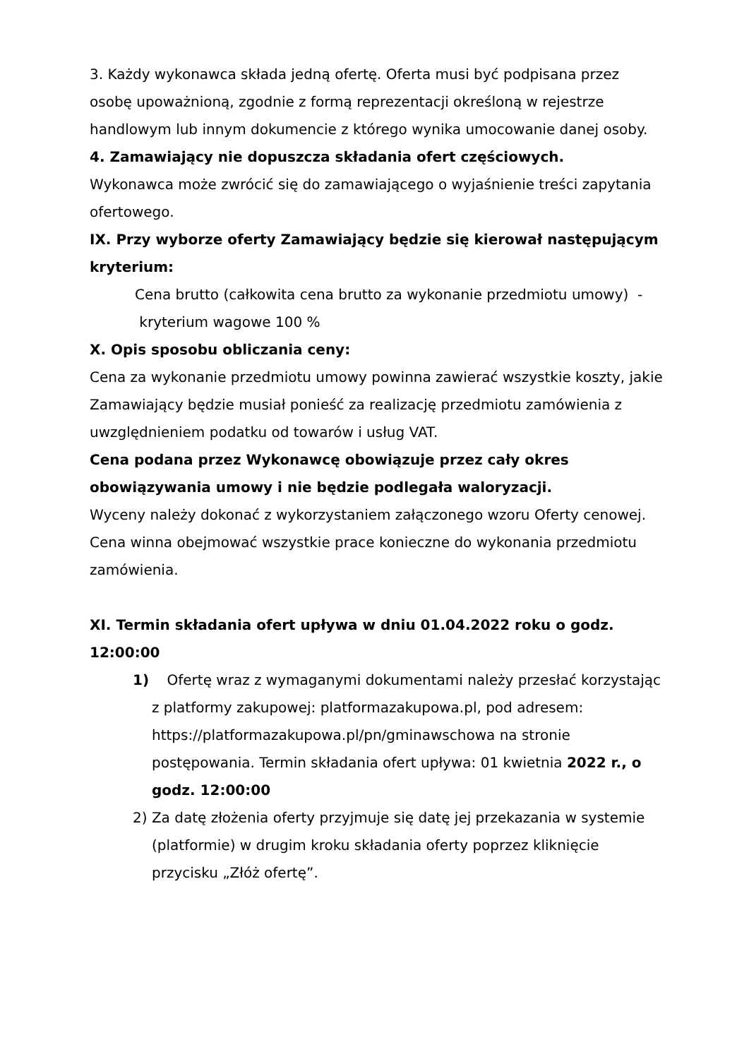3. Każdy wykonawca składa jedną ofertę. Oferta musi być podpisana przez osobę upoważnioną, zgodnie z formą reprezentacji określoną w rejestrze handlowym lub innym dokumencie z którego wynika umocowanie danej osoby.
4. Zamawiający nie dopuszcza składania ofert częściowych.
Wykonawca może zwrócić się do zamawiającego o wyjaśnienie treści zapytania ofertowego.
IX. Przy wyborze oferty Zamawiający będzie się kierował następującym kryterium:
Cena brutto (całkowita cena brutto za wykonanie przedmiotu umowy) - kryterium wagowe 100 %
X. Opis sposobu obliczania ceny:
Cena za wykonanie przedmiotu umowy powinna zawierać wszystkie koszty, jakie Zamawiający będzie musiał ponieść za realizację przedmiotu zamówienia z uwzględnieniem podatku od towarów i usług VAT.
Cena podana przez Wykonawcę obowiązuje przez cały okres obowiązywania umowy i nie będzie podlegała waloryzacji.
Wyceny należy dokonać z wykorzystaniem załączonego wzoru Oferty cenowej.
Cena winna obejmować wszystkie prace konieczne do wykonania przedmiotu zamówienia.
XI. Termin składania ofert upływa w dniu 01.04.2022 roku o godz. 12:00:00
1) Ofertę wraz z wymaganymi dokumentami należy przesłać korzystając z platformy zakupowej: platformazakupowa.pl, pod adresem: https://platformazakupowa.pl/pn/gminawschowa na stronie postępowania. Termin składania ofert upływa: 01 kwietnia 2022 r., o godz. 12:00:00
2) Za datę złożenia oferty przyjmuje się datę jej przekazania w systemie (platformie) w drugim kroku składania oferty poprzez kliknięcie przycisku „Złóż ofertę”.